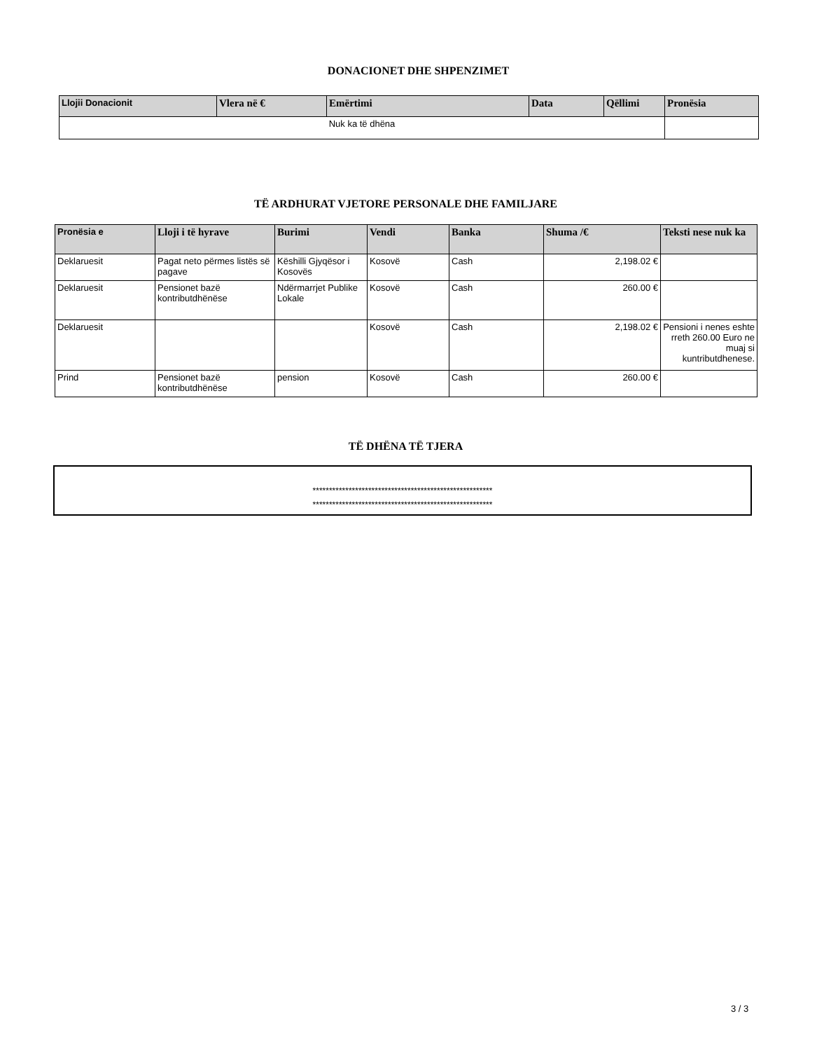DONACIONET DHE SHPENZIMET
| Llojii Donacionit | Vlera në € | Emërtimi | Data | Qëllimi | Pronësia |
| --- | --- | --- | --- | --- | --- |
| Nuk ka të dhëna | | | | | |
TË ARDHURAT VJETORE PERSONALE DHE FAMILJARE
| Pronësia e | Lloji i të hyrave | Burimi | Vendi | Banka | Shuma /€ | Teksti nese nuk ka |
| --- | --- | --- | --- | --- | --- | --- |
| Deklaruesit | Pagat neto përmes listës së pagave | Këshilli Gjyqësor i Kosovës | Kosovë | Cash | 2,198.02 € | |
| Deklaruesit | Pensionet bazë kontributdhënëse | Ndërmarrjet Publike Lokale | Kosovë | Cash | 260.00 € | |
| Deklaruesit | | | Kosovë | Cash | 2,198.02 € | Pensioni i nenes eshte rreth 260.00 Euro ne muaj si kuntributdhenese. |
| Prind | Pensionet bazë kontributdhënëse | pension | Kosovë | Cash | 260.00 € | |
TË DHËNA TË TJERA
*******************************************************
*******************************************************
3 / 3